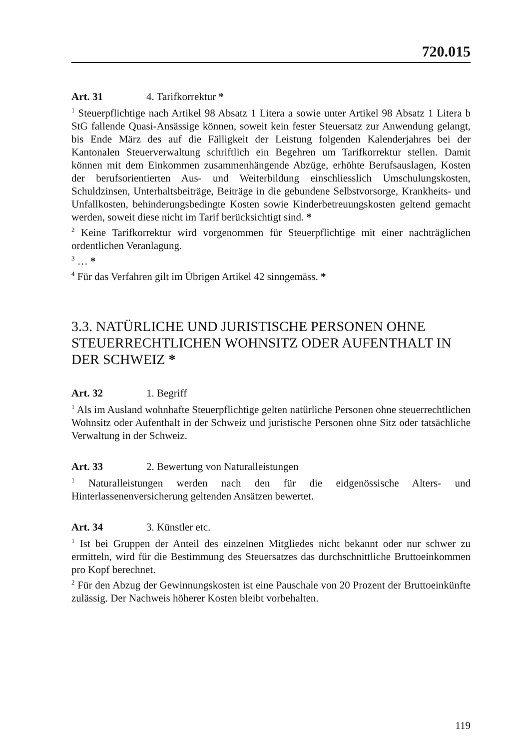720.015
Art. 31 4. Tarifkorrektur *
<sup>1</sup> Steuerpflichtige nach Artikel 98 Absatz 1 Litera a sowie unter Artikel 98 Absatz 1 Litera b StG fallende Quasi-Ansässige können, soweit kein fester Steuersatz zur Anwendung gelangt, bis Ende März des auf die Fälligkeit der Leistung folgenden Kalenderjahres bei der Kantonalen Steuerverwaltung schriftlich ein Begehren um Tarifkorrektur stellen. Damit können mit dem Einkommen zusammenhängende Abzüge, erhöhte Berufsauslagen, Kosten der berufsorientierten Aus- und Weiterbildung einschliesslich Umschulungskosten, Schuldzinsen, Unterhaltsbeiträge, Beiträge in die gebundene Selbstvorsorge, Krankheits- und Unfallkosten, behinderungsbedingte Kosten sowie Kinderbetreuungskosten geltend gemacht werden, soweit diese nicht im Tarif berücksichtigt sind. *
<sup>2</sup> Keine Tarifkorrektur wird vorgenommen für Steuerpflichtige mit einer nachträglichen ordentlichen Veranlagung.
<sup>3</sup> … *
<sup>4</sup> Für das Verfahren gilt im Übrigen Artikel 42 sinngemäss. *
3.3. NATÜRLICHE UND JURISTISCHE PERSONEN OHNE STEUERRECHTLICHEN WOHNSITZ ODER AUFENTHALT IN DER SCHWEIZ *
Art. 32 1. Begriff
<sup>1</sup> Als im Ausland wohnhafte Steuerpflichtige gelten natürliche Personen ohne steuerrechtlichen Wohnsitz oder Aufenthalt in der Schweiz und juristische Personen ohne Sitz oder tatsächliche Verwaltung in der Schweiz.
Art. 33 2. Bewertung von Naturalleistungen
<sup>1</sup> Naturalleistungen werden nach den für die eidgenössische Alters- und Hinterlassenenversicherung geltenden Ansätzen bewertet.
Art. 34 3. Künstler etc.
<sup>1</sup> Ist bei Gruppen der Anteil des einzelnen Mitgliedes nicht bekannt oder nur schwer zu ermitteln, wird für die Bestimmung des Steuersatzes das durchschnittliche Bruttoeinkommen pro Kopf berechnet.
<sup>2</sup> Für den Abzug der Gewinnungskosten ist eine Pauschale von 20 Prozent der Bruttoeinkünfte zulässig. Der Nachweis höherer Kosten bleibt vorbehalten.
119